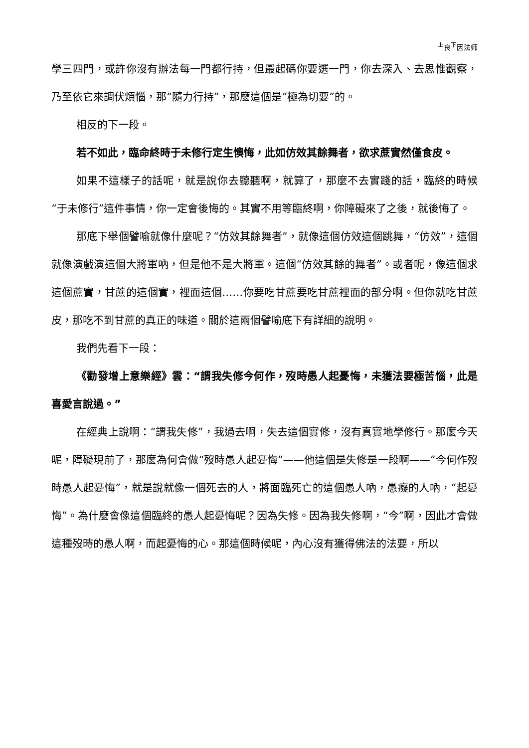<sup>上</sup>良<sup>下</sup>因法师
學三四門，或許你沒有辦法每一門都行持，但最起碼你要選一門，你去深入、去思惟觀察，乃至依它來調伏煩惱，那“隨力行持”，那麼這個是“極為切要”的。
相反的下一段。
若不如此，臨命終時于未修行定生懊悔，此如仿效其餘舞者，欲求蔗實然僅食皮。
如果不這樣子的話呢，就是說你去聽聽啊，就算了，那麼不去實踐的話，臨終的時候“于未修行”這件事情，你一定會後悔的。其實不用等臨終啊，你障礙來了之後，就後悔了。
那底下舉個譬喻就像什麼呢？“仿效其餘舞者”，就像這個仿效這個跳舞，“仿效”，這個就像演戲演這個大將軍吶，但是他不是大將軍。這個“仿效其餘的舞者”。或者呢，像這個求這個蔗實，甘蔗的這個實，裡面這個……你要吃甘蔗要吃甘蔗裡面的部分啊。但你就吃甘蔗皮，那吃不到甘蔗的真正的味道。關於這兩個譬喻底下有詳細的說明。
我們先看下一段：
《勸發增上意樂經》雲：“謂我失修今何作，歿時愚人起憂悔，未獲法要極苦惱，此是喜愛言說過。”
在經典上說啊：“謂我失修”，我過去啊，失去這個實修，沒有真實地學修行。那麼今天呢，障礙現前了，那麼為何會做“歿時愚人起憂悔”——他這個是失修是一段啊——“今何作歿時愚人起憂悔”，就是說就像一個死去的人，將面臨死亡的這個愚人吶，愚癡的人吶，“起憂悔”。為什麼會像這個臨終的愚人起憂悔呢？因為失修。因為我失修啊，“今”啊，因此才會做這種歿時的愚人啊，而起憂悔的心。那這個時候呢，內心沒有獲得佛法的法要，所以